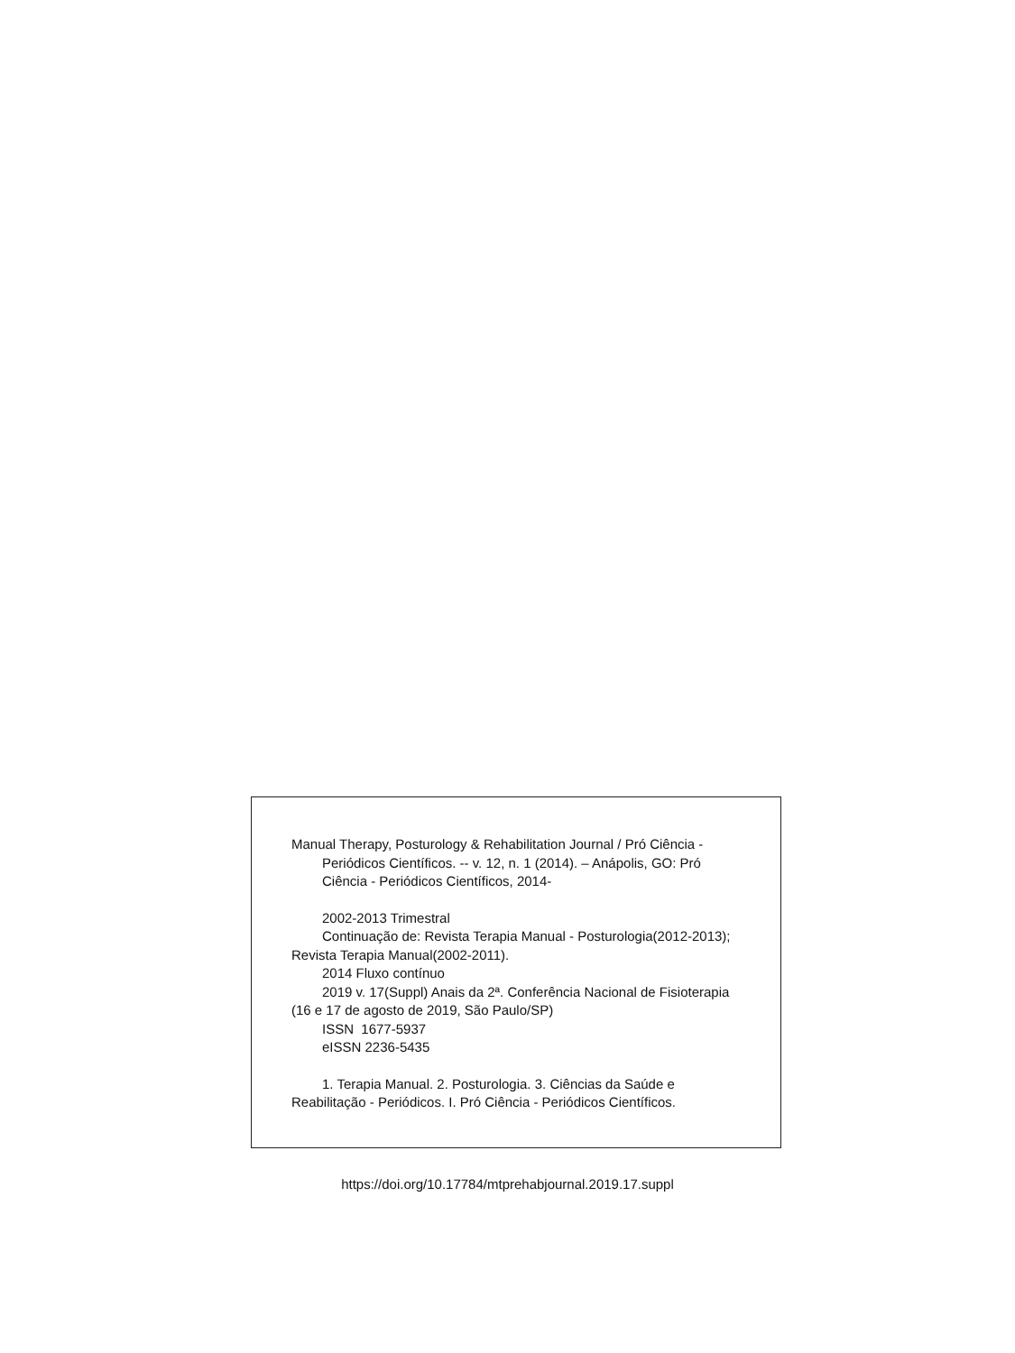Manual Therapy, Posturology & Rehabilitation Journal / Pró Ciência -
Periódicos Científicos. -- v. 12, n. 1 (2014). – Anápolis, GO: Pró Ciência - Periódicos Científicos, 2014-
2002-2013 Trimestral
Continuação de: Revista Terapia Manual - Posturologia(2012-2013); Revista Terapia Manual(2002-2011).
2014 Fluxo contínuo
2019 v. 17(Suppl) Anais da 2ª. Conferência Nacional de Fisioterapia (16 e 17 de agosto de 2019, São Paulo/SP)
ISSN 1677-5937
eISSN 2236-5435
1. Terapia Manual. 2. Posturologia. 3. Ciências da Saúde e Reabilitação - Periódicos. I. Pró Ciência - Periódicos Científicos.
https://doi.org/10.17784/mtprehabjournal.2019.17.suppl